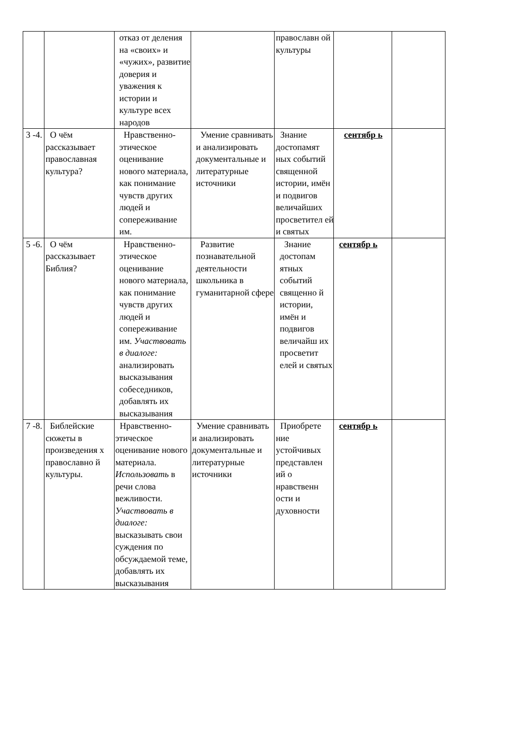| | | отказ от деления на «своих» и «чужих», развитие доверия и уважения к истории и культуре всех народов | | православн ой культуры | | |
| 3 -4. | О чём рассказывает православная культура? | Нравственно-этическое оценивание нового материала, как понимание чувств других людей и сопереживание им. | Умение сравнивать и анализировать документальные и литературные источники | Знание достопамят ных событий священной истории, имён и подвигов величайших просветител ей и святых | сентябр ь | |
| 5 -6. | О чём рассказывает Библия? | Нравственно-этическое оценивание нового материала, как понимание чувств других людей и сопереживание им. Участвовать в диалоге: анализировать высказывания собеседников, добавлять их высказывания | Развитие познавательной деятельности школьника в гуманитарной сфере | Знание достопам ятных событий священно й истории, имён и подвигов величайш их просветит елей и святых | сентябр ь | |
| 7 -8. | Библейские сюжеты в произведения х православно й культуры. | Нравственно-этическое оценивание нового материала. Использовать в речи слова вежливости. Участвовать в диалоге: высказывать свои суждения по обсуждаемой теме, добавлять их высказывания | Умение сравнивать и анализировать документальные и литературные источники | Приобрете ние устойчивых представлен ий о нравственн ости и духовности | сентябр ь | |